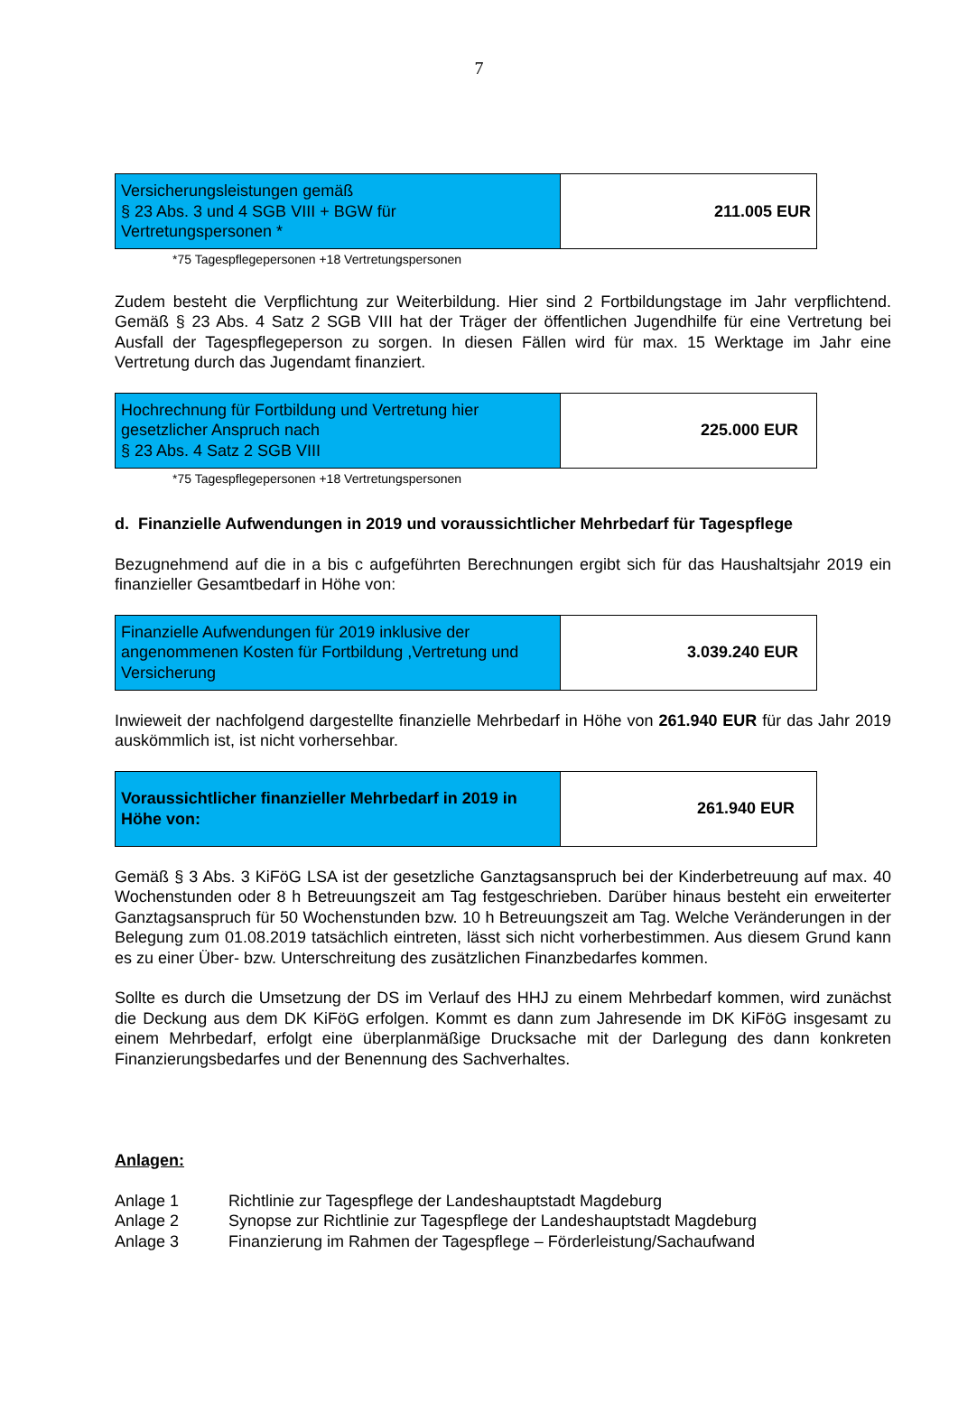7
| Versicherungsleistungen gemäß § 23 Abs. 3 und 4 SGB VIII + BGW für Vertretungspersonen * | 211.005 EUR |
*75 Tagespflegepersonen +18 Vertretungspersonen
Zudem besteht die Verpflichtung zur Weiterbildung. Hier sind 2 Fortbildungstage im Jahr verpflichtend. Gemäß § 23 Abs. 4 Satz 2 SGB VIII hat der Träger der öffentlichen Jugendhilfe für eine Vertretung bei Ausfall der Tagespflegeperson zu sorgen. In diesen Fällen wird für max. 15 Werktage im Jahr eine Vertretung durch das Jugendamt finanziert.
| Hochrechnung für Fortbildung und Vertretung hier gesetzlicher Anspruch nach § 23 Abs. 4 Satz 2 SGB VIII | 225.000 EUR |
*75 Tagespflegepersonen +18 Vertretungspersonen
d. Finanzielle Aufwendungen in 2019 und voraussichtlicher Mehrbedarf für Tagespflege
Bezugnehmend auf die in a bis c aufgeführten Berechnungen ergibt sich für das Haushaltsjahr 2019 ein finanzieller Gesamtbedarf in Höhe von:
| Finanzielle Aufwendungen für 2019 inklusive der angenommenen Kosten für Fortbildung ,Vertretung und Versicherung | 3.039.240 EUR |
Inwieweit der nachfolgend dargestellte finanzielle Mehrbedarf in Höhe von 261.940 EUR für das Jahr 2019 auskömmlich ist, ist nicht vorhersehbar.
| Voraussichtlicher finanzieller Mehrbedarf in 2019 in Höhe von: | 261.940 EUR |
Gemäß § 3 Abs. 3 KiFöG LSA ist der gesetzliche Ganztagsanspruch bei der Kinderbetreuung auf max. 40 Wochenstunden oder 8 h Betreuungszeit am Tag festgeschrieben. Darüber hinaus besteht ein erweiterter Ganztagsanspruch für 50 Wochenstunden bzw. 10 h Betreuungszeit am Tag. Welche Veränderungen in der Belegung zum 01.08.2019 tatsächlich eintreten, lässt sich nicht vorherbestimmen. Aus diesem Grund kann es zu einer Über- bzw. Unterschreitung des zusätzlichen Finanzbedarfes kommen.
Sollte es durch die Umsetzung der DS im Verlauf des HHJ zu einem Mehrbedarf kommen, wird zunächst die Deckung aus dem DK KiFöG erfolgen. Kommt es dann zum Jahresende im DK KiFöG insgesamt zu einem Mehrbedarf, erfolgt eine überplanmäßige Drucksache mit der Darlegung des dann konkreten Finanzierungsbedarfes und der Benennung des Sachverhaltes.
Anlagen:
| Anlage 1 | Richtlinie zur Tagespflege der Landeshauptstadt Magdeburg |
| Anlage 2 | Synopse zur Richtlinie zur Tagespflege der Landeshauptstadt Magdeburg |
| Anlage 3 | Finanzierung im Rahmen der Tagespflege – Förderleistung/Sachaufwand |